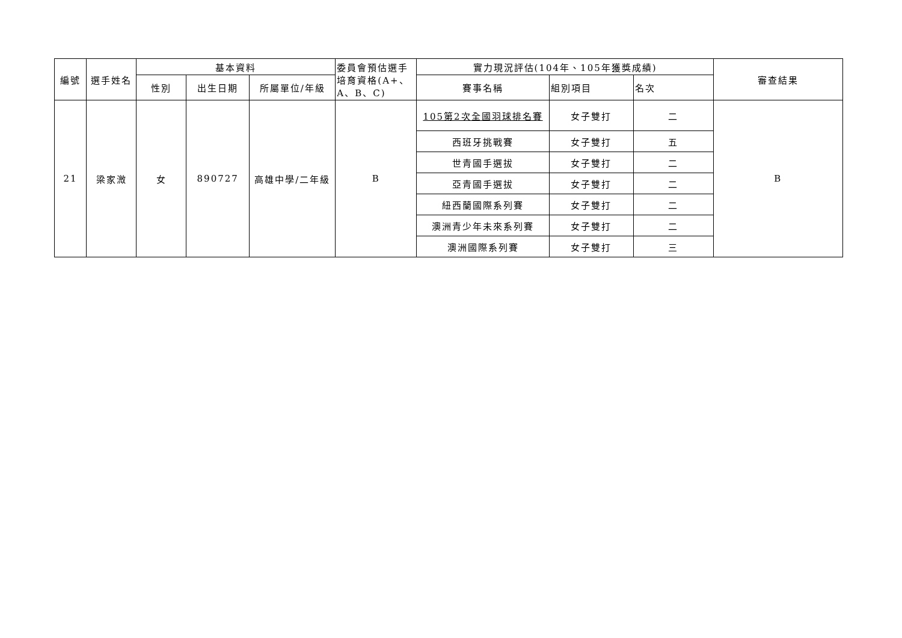| 編號 | 選手姓名 | 基本資料 | | | 委員會預估選手培育資格(A+、A、B、C) | 實力現況評估(104年、105年獲獎成績) | | | 審查結果 |
| --- | --- | --- | --- | --- | --- | --- | --- | --- | --- |
| | | 性別 | 出生日期 | 所屬單位/年級 | | 賽事名稱 | 組別項目 | 名次 | |
| 21 | 梁家溦 | 女 | 890727 | 高雄中學/二年級 | B | 105第2次全國羽球排名賽 | 女子雙打 | 二 | B |
| | | | | | | 西班牙挑戰賽 | 女子雙打 | 五 | |
| | | | | | | 世青國手選拔 | 女子雙打 | 二 | |
| | | | | | | 亞青國手選拔 | 女子雙打 | 二 | |
| | | | | | | 紐西蘭國際系列賽 | 女子雙打 | 二 | |
| | | | | | | 澳洲青少年未來系列賽 | 女子雙打 | 二 | |
| | | | | | | 澳洲國際系列賽 | 女子雙打 | 三 | |